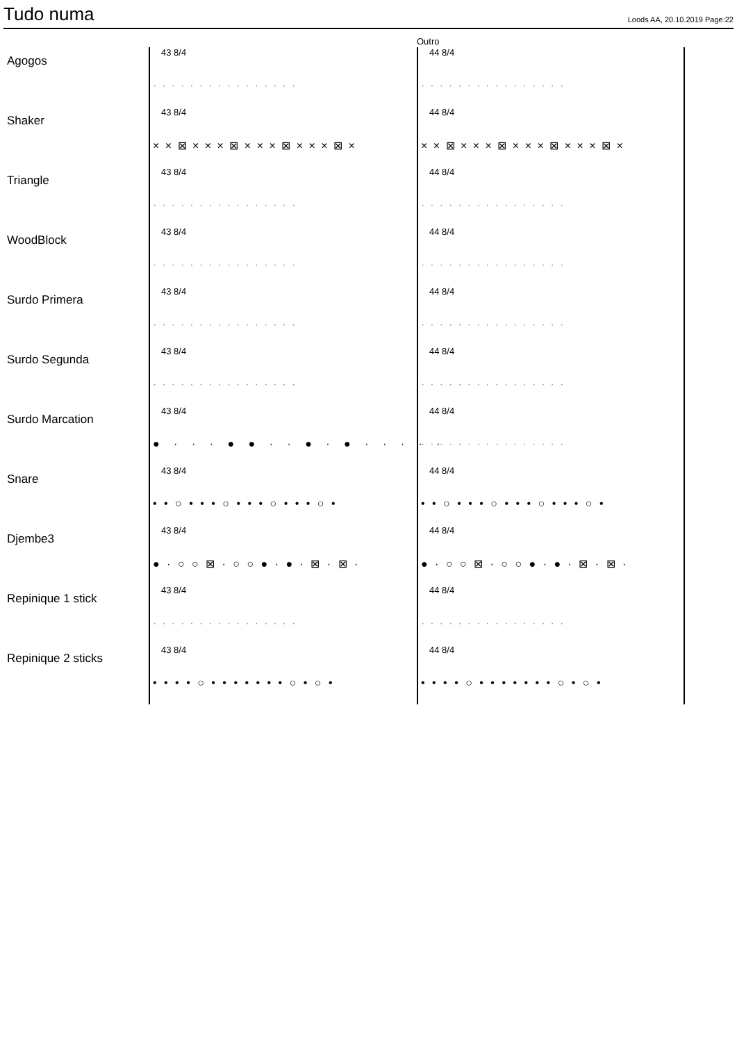Tudo numa
Loods AA, 20.10.2019 Page:22
Outro
Agogos
43 8/4
················
44 8/4
················
Shaker
43 8/4
× × ⊠ × × × ⊠ × × × ⊠ × × × ⊠ ×
44 8/4
× × ⊠ × × × ⊠ × × × ⊠ × × × ⊠ ×
Triangle
43 8/4
················
44 8/4
················
WoodBlock
43 8/4
················
44 8/4
················
Surdo Primera
43 8/4
················
44 8/4
················
Surdo Segunda
43 8/4
················
44 8/4
················
Surdo Marcation
43 8/4
● · · · ● ● · · ● · ● · · · · ·
44 8/4
················
Snare
43 8/4
• • ○ • • • ○ • • • ○ • • • ○ •
44 8/4
• • ○ • • • ○ • • • ○ • • • ○ •
Djembe3
43 8/4
● · ○ ○ ⊠ · ○ ○ ● · ● · ⊠ · ⊠ ·
44 8/4
● · ○ ○ ⊠ · ○ ○ ● · ● · ⊠ · ⊠ ·
Repinique 1 stick
43 8/4
················
44 8/4
················
Repinique 2 sticks
43 8/4
• • • • ○ • • • • • • • ○ • ○ •
44 8/4
• • • • ○ • • • • • • • ○ • ○ •